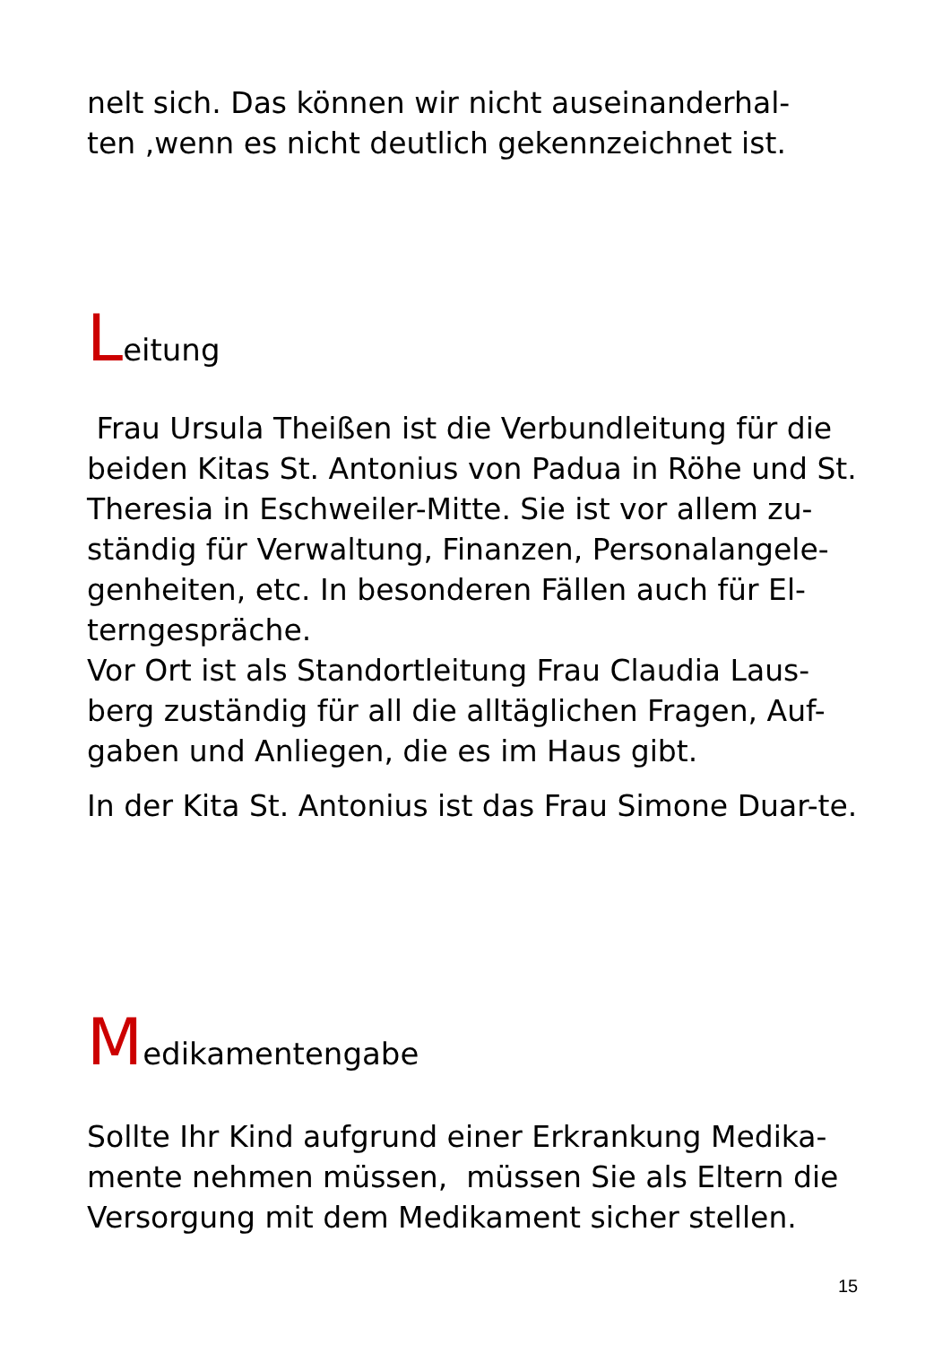nelt sich. Das können wir nicht auseinanderhal-
ten ,wenn es nicht deutlich gekennzeichnet ist.
Leitung
Frau Ursula Theißen ist die Verbundleitung für die beiden Kitas St. Antonius von Padua in Röhe und St. Theresia in Eschweiler-Mitte. Sie ist vor allem zu-ständig für Verwaltung, Finanzen, Personalangele-genheiten, etc. In besonderen Fällen auch für El-terngespräche.
Vor Ort ist als Standortleitung Frau Claudia Laus-berg zuständig für all die alltäglichen Fragen, Auf-gaben und Anliegen, die es im Haus gibt.
In der Kita St. Antonius ist das Frau Simone Duar-te.
Medikamentengabe
Sollte Ihr Kind aufgrund einer Erkrankung Medika-mente nehmen müssen, müssen Sie als Eltern die Versorgung mit dem Medikament sicher stellen.
15